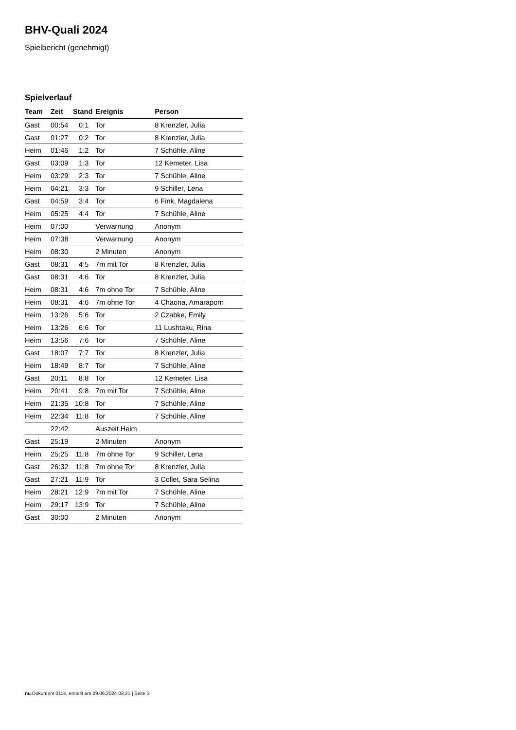BHV-Quali 2024
Spielbericht (genehmigt)
Spielverlauf
| Team | Zeit | Stand | Ereignis | Person |
| --- | --- | --- | --- | --- |
| Gast | 00:54 | 0:1 | Tor | 8 Krenzler, Julia |
| Gast | 01:27 | 0:2 | Tor | 8 Krenzler, Julia |
| Heim | 01:46 | 1:2 | Tor | 7 Schühle, Aline |
| Gast | 03:09 | 1:3 | Tor | 12 Kemeter, Lisa |
| Heim | 03:29 | 2:3 | Tor | 7 Schühle, Aline |
| Heim | 04:21 | 3:3 | Tor | 9 Schiller, Lena |
| Gast | 04:59 | 3:4 | Tor | 6 Fink, Magdalena |
| Heim | 05:25 | 4:4 | Tor | 7 Schühle, Aline |
| Heim | 07:00 | | Verwarnung | Anonym |
| Heim | 07:38 | | Verwarnung | Anonym |
| Heim | 08:30 | | 2 Minuten | Anonym |
| Gast | 08:31 | 4:5 | 7m mit Tor | 8 Krenzler, Julia |
| Gast | 08:31 | 4:6 | Tor | 8 Krenzler, Julia |
| Heim | 08:31 | 4:6 | 7m ohne Tor | 7 Schühle, Aline |
| Heim | 08:31 | 4:6 | 7m ohne Tor | 4 Chaona, Amaraporn |
| Heim | 13:26 | 5:6 | Tor | 2 Czabke, Emily |
| Heim | 13:26 | 6:6 | Tor | 11 Lushtaku, Rina |
| Heim | 13:56 | 7:6 | Tor | 7 Schühle, Aline |
| Gast | 18:07 | 7:7 | Tor | 8 Krenzler, Julia |
| Heim | 18:49 | 8:7 | Tor | 7 Schühle, Aline |
| Gast | 20:11 | 8:8 | Tor | 12 Kemeter, Lisa |
| Heim | 20:41 | 9:8 | 7m mit Tor | 7 Schühle, Aline |
| Heim | 21:35 | 10:8 | Tor | 7 Schühle, Aline |
| Heim | 22:34 | 11:8 | Tor | 7 Schühle, Aline |
| | 22:42 | | Auszeit Heim | |
| Gast | 25:19 | | 2 Minuten | Anonym |
| Heim | 25:25 | 11:8 | 7m ohne Tor | 9 Schiller, Lena |
| Gast | 26:32 | 11:8 | 7m ohne Tor | 8 Krenzler, Julia |
| Gast | 27:21 | 11:9 | Tor | 3 Collet, Sara Selina |
| Heim | 28:21 | 12:9 | 7m mit Tor | 7 Schühle, Aline |
| Heim | 29:17 | 13:9 | Tor | 7 Schühle, Aline |
| Gast | 30:00 | | 2 Minuten | Anonym |
nu.Dokument 011e, erstellt am 29.06.2024 03:21 | Seite 3